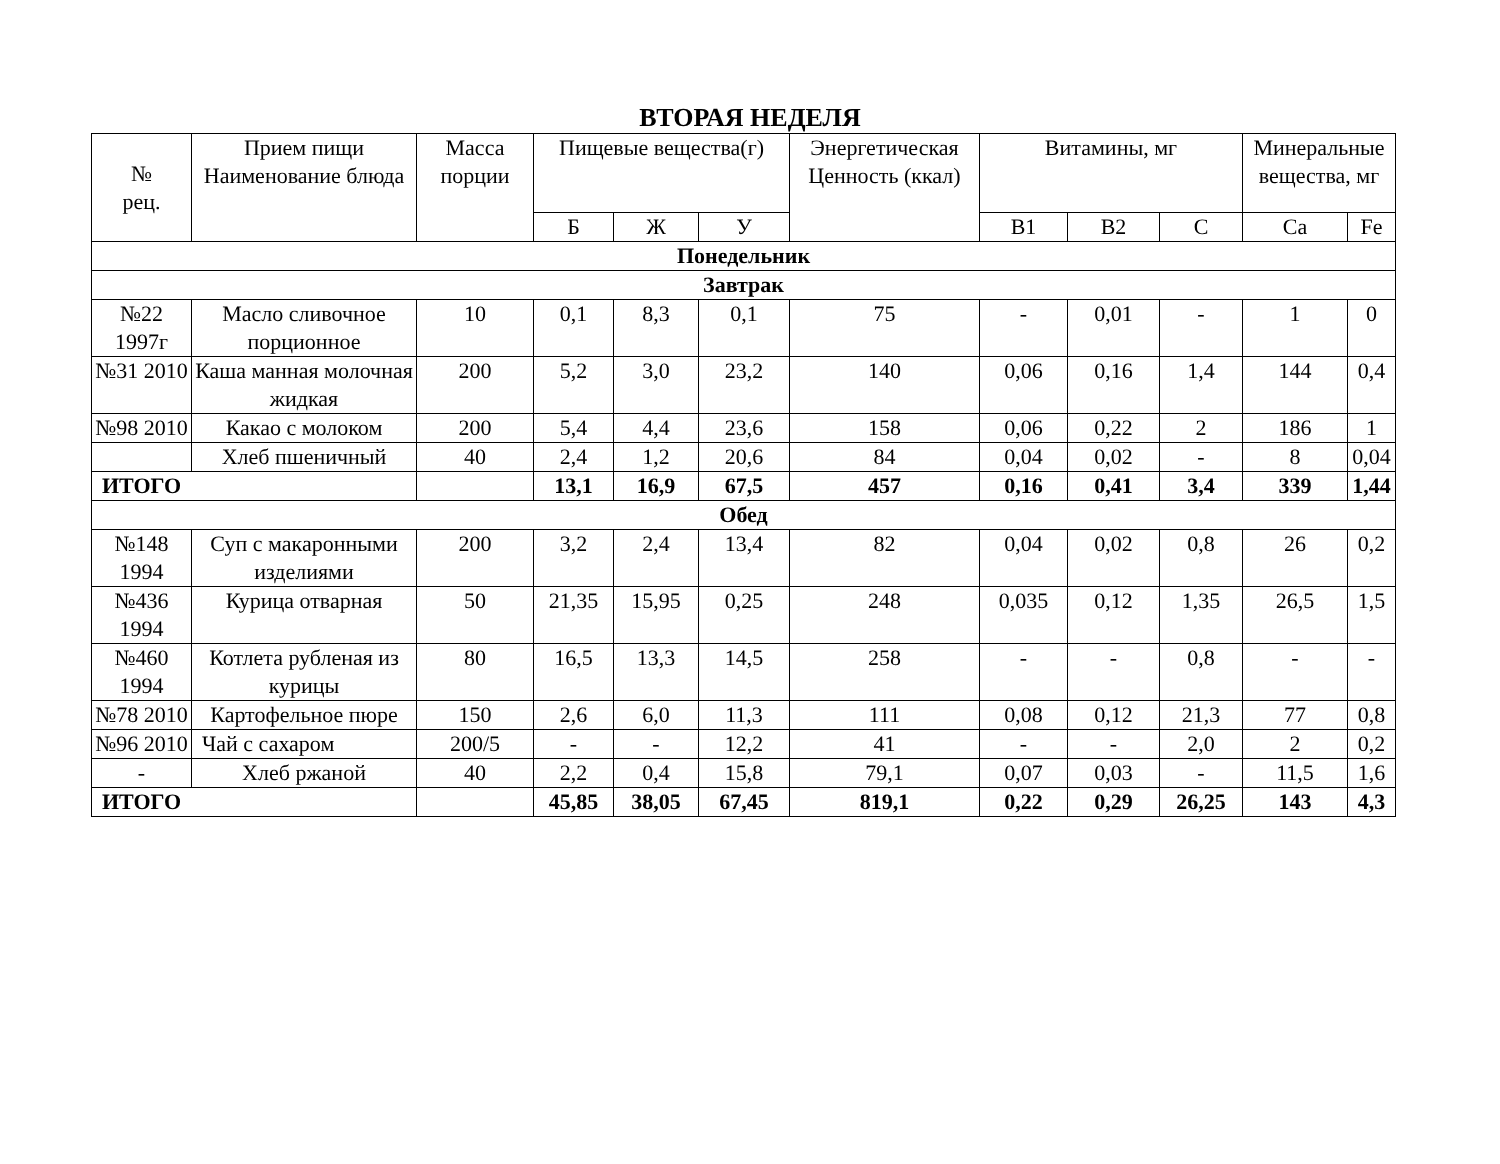ВТОРАЯ НЕДЕЛЯ
| № рец. | Прием пищи Наименование блюда | Масса порции | Пищевые вещества(г) | | | Энергетическая Ценность (ккал) | Витамины, мг | | | Минеральные вещества, мг | |
| --- | --- | --- | --- | --- | --- | --- | --- | --- | --- | --- | --- |
| | | | Б | Ж | У | | В1 | В2 | С | Ca | Fe |
| Понедельник | | | | | | | | | | | |
| Завтрак | | | | | | | | | | | |
| №22 1997г | Масло сливочное порционное | 10 | 0,1 | 8,3 | 0,1 | 75 | - | 0,01 | - | 1 | 0 |
| №31 2010 | Каша манная молочная жидкая | 200 | 5,2 | 3,0 | 23,2 | 140 | 0,06 | 0,16 | 1,4 | 144 | 0,4 |
| №98 2010 | Какао с молоком | 200 | 5,4 | 4,4 | 23,6 | 158 | 0,06 | 0,22 | 2 | 186 | 1 |
| | Хлеб пшеничный | 40 | 2,4 | 1,2 | 20,6 | 84 | 0,04 | 0,02 | - | 8 | 0,04 |
| ИТОГО | | | 13,1 | 16,9 | 67,5 | 457 | 0,16 | 0,41 | 3,4 | 339 | 1,44 |
| Обед | | | | | | | | | | | |
| №148 1994 | Суп с макаронными изделиями | 200 | 3,2 | 2,4 | 13,4 | 82 | 0,04 | 0,02 | 0,8 | 26 | 0,2 |
| №436 1994 | Курица отварная | 50 | 21,35 | 15,95 | 0,25 | 248 | 0,035 | 0,12 | 1,35 | 26,5 | 1,5 |
| №460 1994 | Котлета рубленая из курицы | 80 | 16,5 | 13,3 | 14,5 | 258 | - | - | 0,8 | - | - |
| №78 2010 | Картофельное пюре | 150 | 2,6 | 6,0 | 11,3 | 111 | 0,08 | 0,12 | 21,3 | 77 | 0,8 |
| №96 2010 | Чай с сахаром | 200/5 | - | - | 12,2 | 41 | - | - | 2,0 | 2 | 0,2 |
| - | Хлеб ржаной | 40 | 2,2 | 0,4 | 15,8 | 79,1 | 0,07 | 0,03 | - | 11,5 | 1,6 |
| ИТОГО | | | 45,85 | 38,05 | 67,45 | 819,1 | 0,22 | 0,29 | 26,25 | 143 | 4,3 |